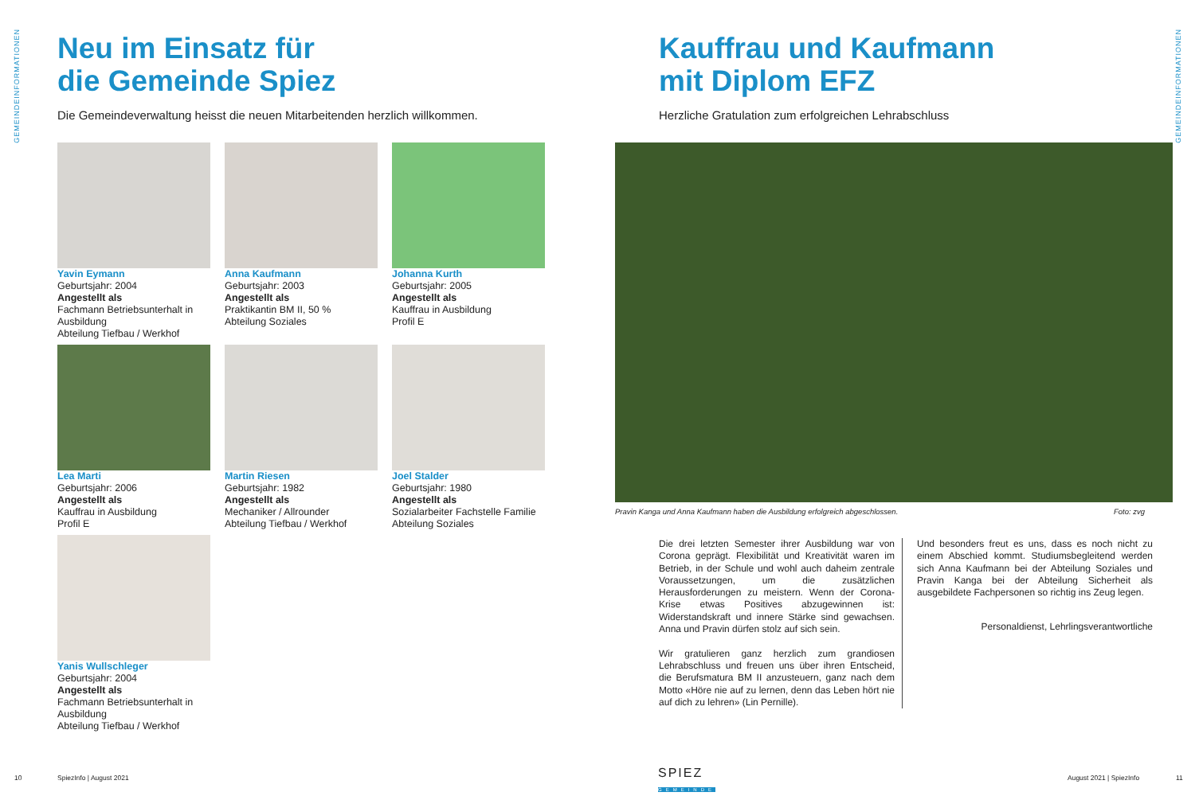GEMEINDEINFORMATIONEN
GEMEINDEINFORMATIONEN
Neu im Einsatz für
die Gemeinde Spiez
Die Gemeindeverwaltung heisst die neuen Mitarbeitenden herzlich willkommen.
Yavin Eymann
Geburtsjahr: 2004
Angestellt als
Fachmann Betriebsunterhalt in Ausbildung
Abteilung Tiefbau / Werkhof
Anna Kaufmann
Geburtsjahr: 2003
Angestellt als
Praktikantin BM II, 50 %
Abteilung Soziales
Johanna Kurth
Geburtsjahr: 2005
Angestellt als
Kauffrau in Ausbildung
Profil E
Lea Marti
Geburtsjahr: 2006
Angestellt als
Kauffrau in Ausbildung
Profil E
Martin Riesen
Geburtsjahr: 1982
Angestellt als
Mechaniker / Allrounder
Abteilung Tiefbau / Werkhof
Joel Stalder
Geburtsjahr: 1980
Angestellt als
Sozialarbeiter Fachstelle Familie
Abteilung Soziales
Yanis Wullschleger
Geburtsjahr: 2004
Angestellt als
Fachmann Betriebsunterhalt in Ausbildung
Abteilung Tiefbau / Werkhof
Kauffrau und Kaufmann
mit Diplom EFZ
Herzliche Gratulation zum erfolgreichen Lehrabschluss
Pravin Kanga und Anna Kaufmann haben die Ausbildung erfolgreich abgeschlossen. Foto: zvg
Die drei letzten Semester ihrer Ausbildung war von Corona geprägt. Flexibilität und Kreativität waren im Betrieb, in der Schule und wohl auch daheim zentrale Voraussetzungen, um die zusätzlichen Herausforderungen zu meistern. Wenn der Corona-Krise etwas Positives abzugewinnen ist: Widerstandskraft und innere Stärke sind gewachsen. Anna und Pravin dürfen stolz auf sich sein.
Wir gratulieren ganz herzlich zum grandiosen Lehrabschluss und freuen uns über ihren Entscheid, die Berufsmatura BM II anzusteuern, ganz nach dem Motto «Höre nie auf zu lernen, denn das Leben hört nie auf dich zu lehren» (Lin Pernille).
Und besonders freut es uns, dass es noch nicht zu einem Abschied kommt. Studiumsbegleitend werden sich Anna Kaufmann bei der Abteilung Soziales und Pravin Kanga bei der Abteilung Sicherheit als ausgebildete Fachpersonen so richtig ins Zeug legen.
Personaldienst, Lehrlingsverantwortliche
10 SpiezInfo | August 2021
SPIEZ
GEMEINDE
August 2021 | SpiezInfo 11